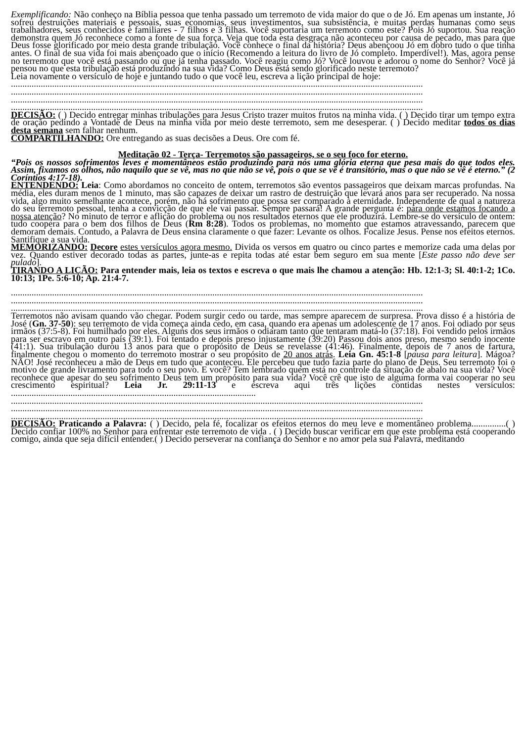Exemplificando: Não conheço na Bíblia pessoa que tenha passado um terremoto de vida maior do que o de Jó. Em apenas um instante, Jó sofreu destruições materiais e pessoais, suas economias, seus investimentos, sua subsistência, e muitas perdas humanas como seus trabalhadores, seus conhecidos e familiares - 7 filhos e 3 filhas. Você suportaria um terremoto como este? Pois Jó suportou. Sua reação demonstra quem Jó reconhece como a fonte de sua força. Veja que toda esta desgraça não aconteceu por causa de pecado, mas para que Deus fosse glorificado por meio desta grande tribulação. Você conhece o final da história? Deus abençoou Jó em dobro tudo o que tinha antes. O final de sua vida foi mais abençoado que o início (Recomendo a leitura do livro de Jó completo. Imperdível!). Mas, agora pense no terremoto que você está passando ou que já tenha passado. Você reagiu como Jó? Você louvou e adorou o nome do Senhor? Você já pensou no que esta tribulação está produzindo na sua vida? Como Deus está sendo glorificado neste terremoto?
Leia novamente o versículo de hoje e juntando tudo o que você leu, escreva a lição principal de hoje:
....................................................................................................................................................................................
....................................................................................................................................................................................
....................................................................................................................................................................................
....................................................................................................................................................................................
DECISÃO: ( ) Decido entregar minhas tribulações para Jesus Cristo trazer muitos frutos na minha vida. ( ) Decido tirar um tempo extra de oração pedindo a Vontade de Deus na minha vida por meio deste terremoto, sem me desesperar. ( ) Decido meditar todos os dias desta semana sem falhar nenhum.
COMPARTILHANDO: Ore entregando as suas decisões a Deus. Ore com fé.
Meditação 02 - Terça- Terremotos são passageiros, se o seu foco for eterno.
“Pois os nossos sofrimentos leves e momentâneos estão produzindo para nós uma glória eterna que pesa mais do que todos eles. Assim, fixamos os olhos, não naquilo que se vê, mas no que não se vê, pois o que se vê é transitório, mas o que não se vê é eterno.” (2 Coríntios 4:17-18).
ENTENDENDO: Leia: Como abordamos no conceito de ontem, terremotos são eventos passageiros que deixam marcas profundas. Na média, eles duram menos de 1 minuto, mas são capazes de deixar um rastro de destruição que levará anos para ser recuperado. Na nossa vida, algo muito semelhante acontece, porém, não há sofrimento que possa ser comparado à eternidade. Independente de qual a natureza do seu terremoto pessoal, tenha a convicção de que ele vai passar. Sempre passará! A grande pergunta é: para onde estamos focando a nossa atenção? No minuto de terror e aflição do problema ou nos resultados eternos que ele produzirá. Lembre-se do versículo de ontem: tudo coopera para o bem dos filhos de Deus (Rm 8:28). Todos os problemas, no momento que estamos atravessando, parecem que demoram demais. Contudo, a Palavra de Deus ensina claramente o que fazer: Levante os olhos. Focalize Jesus. Pense nos efeitos eternos. Santifique a sua vida.
MEMORIZANDO: Decore estes versículos agora mesmo. Divida os versos em quatro ou cinco partes e memorize cada uma delas por vez. Quando estiver decorado todas as partes, junte-as e repita todas até estar bem seguro em sua mente [Este passo não deve ser pulado].
TIRANDO A LIÇÃO: Para entender mais, leia os textos e escreva o que mais lhe chamou a atenção: Hb. 12:1-3; Sl. 40:1-2; 1Co. 10:13; 1Pe. 5:6-10; Ap. 21:4-7.
....................................................................................................................................................................................
....................................................................................................................................................................................
....................................................................................................................................................................................
Terremotos não avisam quando vão chegar. Podem surgir cedo ou tarde, mas sempre aparecem de surpresa. Prova disso é a história de José (Gn. 37-50): seu terremoto de vida começa ainda cedo, em casa, quando era apenas um adolescente de 17 anos. Foi odiado por seus irmãos (37:5-8). Foi humilhado por eles. Alguns dos seus irmãos o odiaram tanto que tentaram matá-lo (37:18). Foi vendido pelos irmãos para ser escravo em outro país (39:1). Foi tentado e depois preso injustamente (39:20) Passou dois anos preso, mesmo sendo inocente (41:1). Sua tribulação durou 13 anos para que o propósito de Deus se revelasse (41:46). Finalmente, depois de 7 anos de fartura, finalmente chegou o momento do terremoto mostrar o seu propósito de 20 anos atrás. Leia Gn. 45:1-8 [pausa para leitura]. Mágoa? NÃO! José reconheceu a mão de Deus em tudo que aconteceu. Ele percebeu que tudo fazia parte do plano de Deus. Seu terremoto foi o motivo de grande livramento para todo o seu povo. E você? Tem lembrado quem está no controle da situação de abalo na sua vida? Você reconhece que apesar do seu sofrimento Deus tem um propósito para sua vida? Você crê que isto de alguma forma vai cooperar no seu crescimento espiritual? Leia Jr. 29:11-13 e escreva aqui três lições contidas nestes versículos: ...........................................................................................................
....................................................................................................................................................................................
....................................................................................................................................................................................
....................................................................................................................................................................................
DECISÃO: Praticando a Palavra: ( ) Decido, pela fé, focalizar os efeitos eternos do meu leve e momentâneo problema...............( ) Decido confiar 100% no Senhor para enfrentar este terremoto de vida . ( ) Decido buscar verificar em que este problema está cooperando comigo, ainda que seja difícil entender.( ) Decido perseverar na confiança do Senhor e no amor pela sua Palavra, meditando